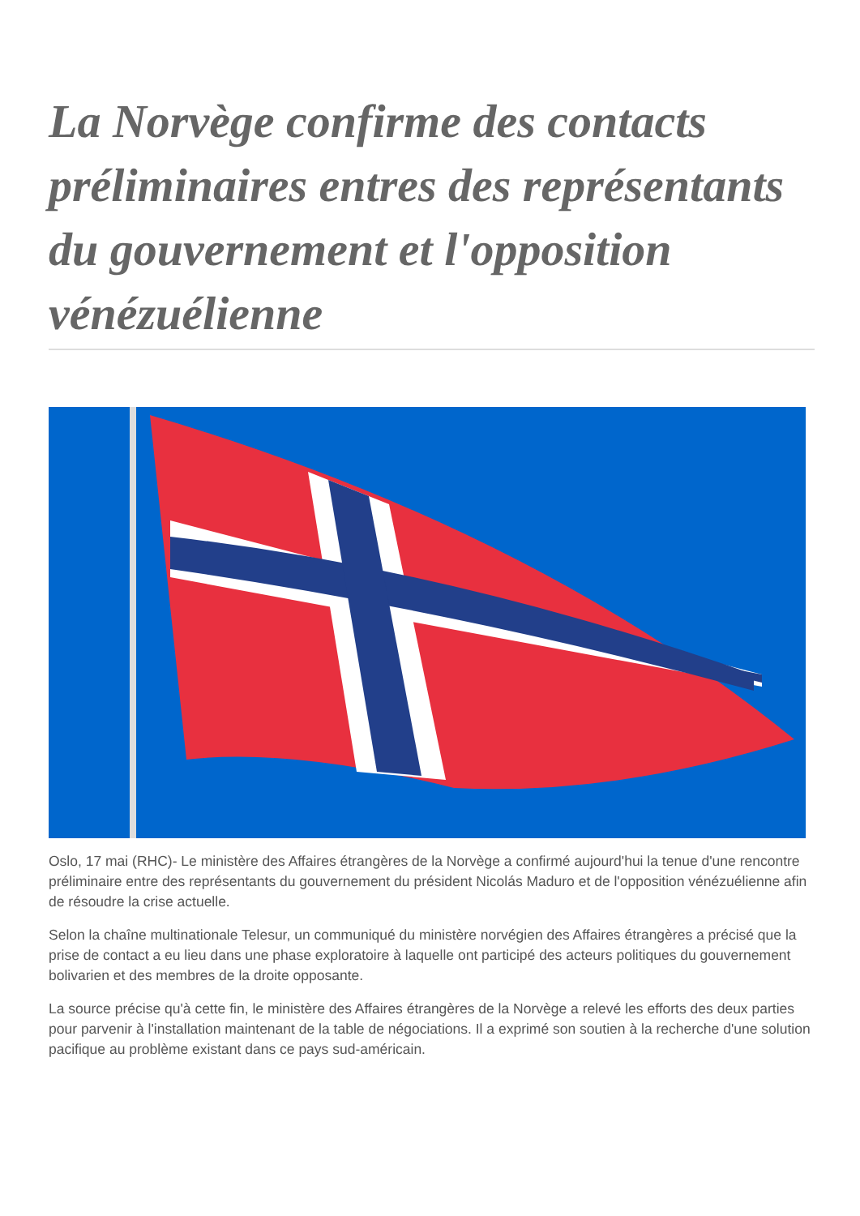La Norvège confirme des contacts préliminaires entres des représentants du gouvernement et l'opposition vénézuélienne
Oslo, 17 mai (RHC)- Le ministère des Affaires étrangères de la Norvège a confirmé aujourd'hui la tenue d'une rencontre préliminaire entre des représentants du gouvernement du président Nicolás Maduro et de l'opposition vénézuélienne afin de résoudre la crise actuelle.
Selon la chaîne multinationale Telesur, un communiqué du ministère norvégien des Affaires étrangères a précisé que la prise de contact a eu lieu dans une phase exploratoire à laquelle ont participé des acteurs politiques du gouvernement bolivarien et des membres de la droite opposante.
La source précise qu'à cette fin, le ministère des Affaires étrangères de la Norvège a relevé les efforts des deux parties pour parvenir à l'installation maintenant de la table de négociations. Il a exprimé son soutien à la recherche d'une solution pacifique au problème existant dans ce pays sud-américain.